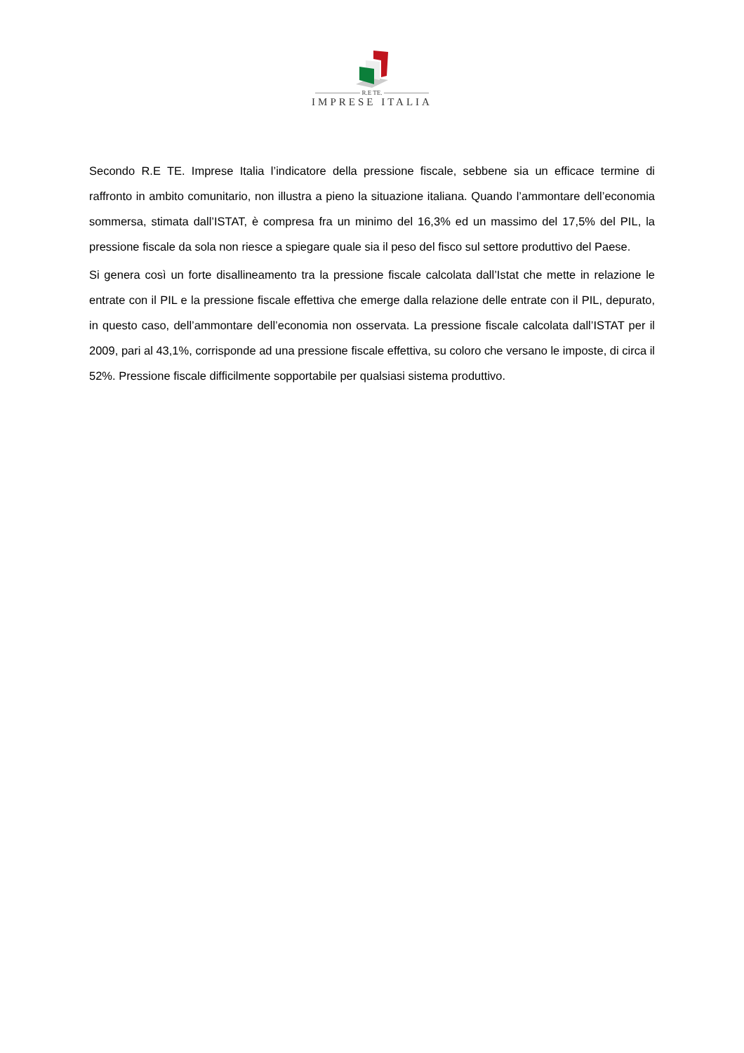R.E TE.
IMPRESE ITALIA
Secondo R.E TE. Imprese Italia l’indicatore della pressione fiscale, sebbene sia un efficace termine di raffronto in ambito comunitario, non illustra a pieno la situazione italiana. Quando l’ammontare dell’economia sommersa, stimata dall’ISTAT, è compresa fra un minimo del 16,3% ed un massimo del 17,5% del PIL, la pressione fiscale da sola non riesce a spiegare quale sia il peso del fisco sul settore produttivo del Paese.
Si genera così un forte disallineamento tra la pressione fiscale calcolata dall’Istat che mette in relazione le entrate con il PIL e la pressione fiscale effettiva che emerge dalla relazione delle entrate con il PIL, depurato, in questo caso, dell’ammontare dell’economia non osservata. La pressione fiscale calcolata dall’ISTAT per il 2009, pari al 43,1%, corrisponde ad una pressione fiscale effettiva, su coloro che versano le imposte, di circa il 52%. Pressione fiscale difficilmente sopportabile per qualsiasi sistema produttivo.